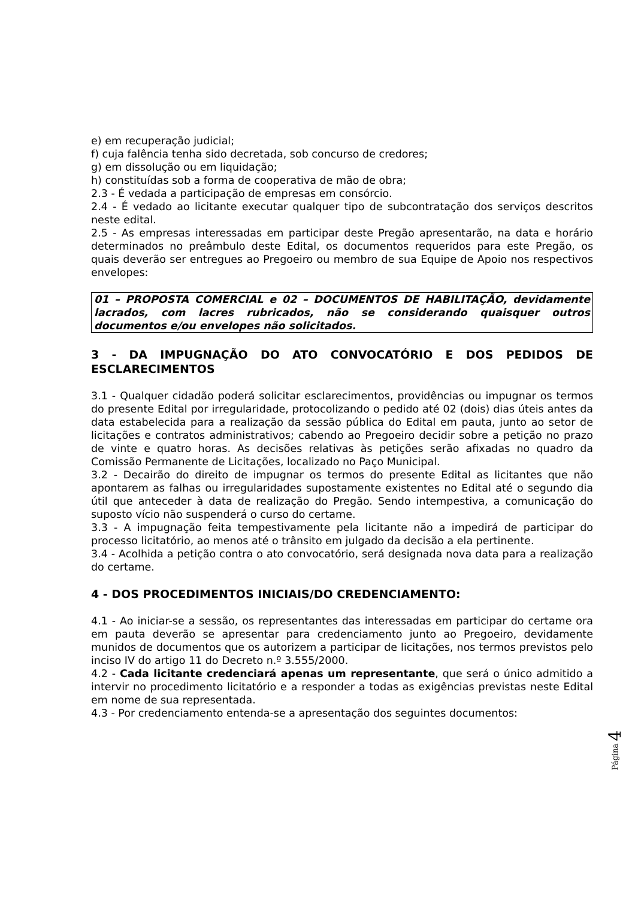e) em recuperação judicial;
f) cuja falência tenha sido decretada, sob concurso de credores;
g) em dissolução ou em liquidação;
h) constituídas sob a forma de cooperativa de mão de obra;
2.3 - É vedada a participação de empresas em consórcio.
2.4 - É vedado ao licitante executar qualquer tipo de subcontratação dos serviços descritos neste edital.
2.5 - As empresas interessadas em participar deste Pregão apresentarão, na data e horário determinados no preâmbulo deste Edital, os documentos requeridos para este Pregão, os quais deverão ser entregues ao Pregoeiro ou membro de sua Equipe de Apoio nos respectivos envelopes:
01 – PROPOSTA COMERCIAL e 02 – DOCUMENTOS DE HABILITAÇÃO, devidamente lacrados, com lacres rubricados, não se considerando quaisquer outros documentos e/ou envelopes não solicitados.
3 - DA IMPUGNAÇÃO DO ATO CONVOCATÓRIO E DOS PEDIDOS DE ESCLARECIMENTOS
3.1 - Qualquer cidadão poderá solicitar esclarecimentos, providências ou impugnar os termos do presente Edital por irregularidade, protocolizando o pedido até 02 (dois) dias úteis antes da data estabelecida para a realização da sessão pública do Edital em pauta, junto ao setor de licitações e contratos administrativos; cabendo ao Pregoeiro decidir sobre a petição no prazo de vinte e quatro horas. As decisões relativas às petições serão afixadas no quadro da Comissão Permanente de Licitações, localizado no Paço Municipal.
3.2 - Decairão do direito de impugnar os termos do presente Edital as licitantes que não apontarem as falhas ou irregularidades supostamente existentes no Edital até o segundo dia útil que anteceder à data de realização do Pregão. Sendo intempestiva, a comunicação do suposto vício não suspenderá o curso do certame.
3.3 - A impugnação feita tempestivamente pela licitante não a impedirá de participar do processo licitatório, ao menos até o trânsito em julgado da decisão a ela pertinente.
3.4 - Acolhida a petição contra o ato convocatório, será designada nova data para a realização do certame.
4 - DOS PROCEDIMENTOS INICIAIS/DO CREDENCIAMENTO:
4.1 - Ao iniciar-se a sessão, os representantes das interessadas em participar do certame ora em pauta deverão se apresentar para credenciamento junto ao Pregoeiro, devidamente munidos de documentos que os autorizem a participar de licitações, nos termos previstos pelo inciso IV do artigo 11 do Decreto n.º 3.555/2000.
4.2 - Cada licitante credenciará apenas um representante, que será o único admitido a intervir no procedimento licitatório e a responder a todas as exigências previstas neste Edital em nome de sua representada.
4.3 - Por credenciamento entenda-se a apresentação dos seguintes documentos:
Página 4